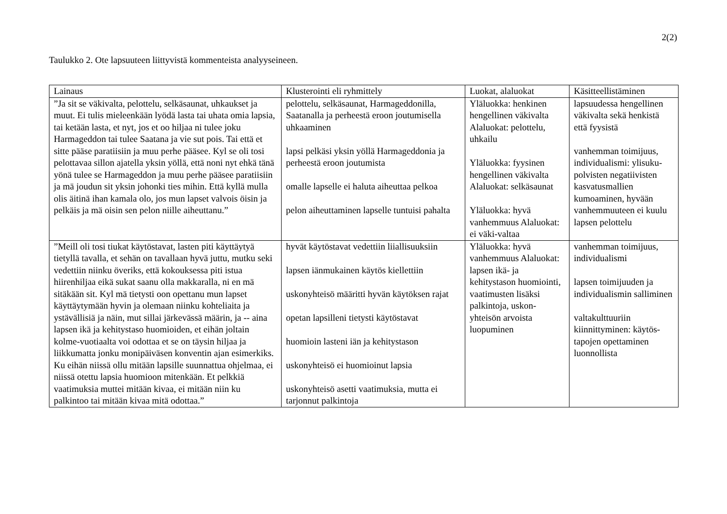2(2)
Taulukko 2. Ote lapsuuteen liittyvistä kommenteista analyyseineen.
| Lainaus | Klusterointi eli ryhmittely | Luokat, alaluokat | Käsitteellistäminen |
| --- | --- | --- | --- |
| ”Ja sit se väkivalta, pelottelu, selkäsaunat, uhkaukset ja muut. Ei tulis mieleenkään lyödä lasta tai uhata omia lapsia, tai ketään lasta, et nyt, jos et oo hiljaa ni tulee joku Harmageddon tai tulee Saatana ja vie sut pois. Tai että et sitte pääse paratiisiin ja muu perhe pääsee. Kyl se oli tosi pelottavaa sillon ajatella yksin yöllä, että noni nyt ehkä tänä yönä tulee se Harmageddon ja muu perhe pääsee paratiisiin ja mä joudun sit yksin johonki ties mihin. Että kyllä mulla olis äitinä ihan kamala olo, jos mun lapset valvois öisin ja pelkäis ja mä oisin sen pelon niille aiheuttanu.” | pelottelu, selkäsaunat, Harmageddonilla, Saatanalla ja perheestä eroon joutumisella uhkaaminen lapsi pelkäsi yksin yöllä Harmageddonia ja perheestä eroon joutumista omalle lapselle ei haluta aiheuttaa pelkoa pelon aiheuttaminen lapselle tuntuisi pahalta | Yläluokka: henkinen hengellinen väkivalta Alaluokat: pelottelu, uhkailu Yläluokka: fyysinen hengellinen väkivalta Alaluokat: selkäsaunat Yläluokka: hyvä vanhemmuus Alaluokat: ei väki-valtaa | lapsuudessa hengellinen väkivalta sekä henkistä että fyysistä vanhemman toimijuus, individualismi: ylisuku-polvisten negatiivisten kasvatusmallien kumoaminen, hyvään vanhemmuuteen ei kuulu lapsen pelottelu |
| ”Meill oli tosi tiukat käytöstavat, lasten piti käyttäytyä tietyllä tavalla, et sehän on tavallaan hyvä juttu, mutku seki vedettiin niinku överiks, että kokouksessa piti istua hiirenhiljaa eikä sukat saanu olla makkaralla, ni en mä sitäkään sit. Kyl mä tietysti oon opettanu mun lapset käyttäytymään hyvin ja olemaan niinku kohteliaita ja ystävällisiä ja näin, mut sillai järkevässä määrin, ja -- aina lapsen ikä ja kehitystaso huomioiden, et eihän joltain kolme-vuotiaalta voi odottaa et se on täysin hiljaa ja liikkumatta jonku monipäiväsen konventin ajan esimerkiks. Ku eihän niissä ollu mitään lapsille suunnattua ohjelmaa, ei niissä otettu lapsia huomioon mitenkään. Et pelkkiä vaatimuksia muttei mitään kivaa, ei mitään niin ku palkintoo tai mitään kivaa mitä odottaa.” | hyvät käytöstavat vedettiin liiallisuuksiin lapsen iänmukainen käytös kiellettiin uskonyhteisö määritti hyvän käytöksen rajat opetan lapsilleni tietysti käytöstavat huomioin lasteni iän ja kehitystason uskonyhteisö ei huomioinut lapsia uskonyhteisö asetti vaatimuksia, mutta ei tarjonnut palkintoja | Yläluokka: hyvä vanhemmuus Alaluokat: lapsen ikä- ja kehitystason huomiointi, vaatimusten lisäksi palkintoja, uskon-yhteisön arvoista luopuminen | vanhemman toimijuus, individualismi lapsen toimijuuden ja individualismin salliminen valtakulttuuriin kiinnittyminen: käytös-tapojen opettaminen luonnollista |